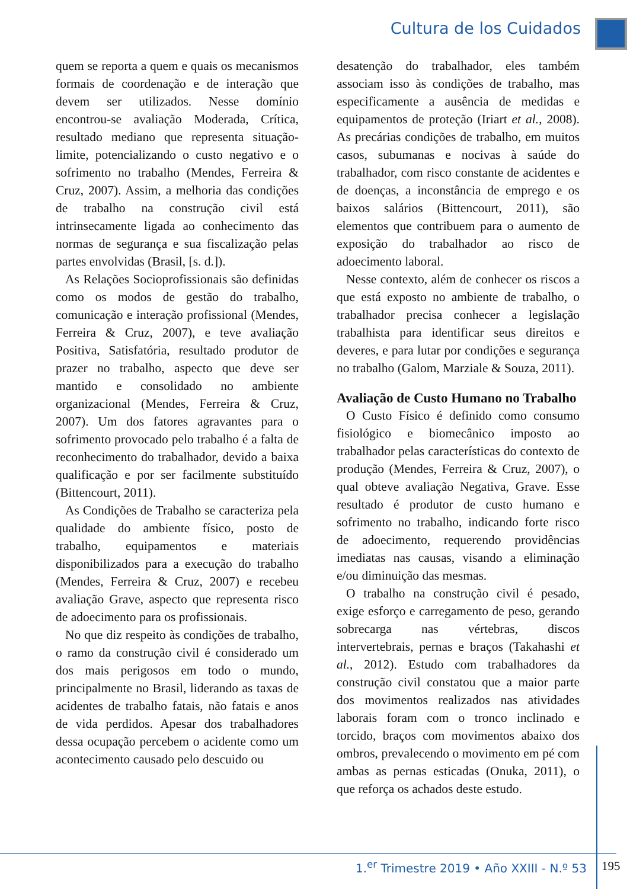Cultura de los Cuidados
quem se reporta a quem e quais os mecanismos formais de coordenação e de interação que devem ser utilizados. Nesse domínio encontrou-se avaliação Moderada, Crítica, resultado mediano que representa situação-limite, potencializando o custo negativo e o sofrimento no trabalho (Mendes, Ferreira & Cruz, 2007). Assim, a melhoria das condições de trabalho na construção civil está intrinsecamente ligada ao conhecimento das normas de segurança e sua fiscalização pelas partes envolvidas (Brasil, [s. d.]).
As Relações Socioprofissionais são definidas como os modos de gestão do trabalho, comunicação e interação profissional (Mendes, Ferreira & Cruz, 2007), e teve avaliação Positiva, Satisfatória, resultado produtor de prazer no trabalho, aspecto que deve ser mantido e consolidado no ambiente organizacional (Mendes, Ferreira & Cruz, 2007). Um dos fatores agravantes para o sofrimento provocado pelo trabalho é a falta de reconhecimento do trabalhador, devido a baixa qualificação e por ser facilmente substituído (Bittencourt, 2011).
As Condições de Trabalho se caracteriza pela qualidade do ambiente físico, posto de trabalho, equipamentos e materiais disponibilizados para a execução do trabalho (Mendes, Ferreira & Cruz, 2007) e recebeu avaliação Grave, aspecto que representa risco de adoecimento para os profissionais.
No que diz respeito às condições de trabalho, o ramo da construção civil é considerado um dos mais perigosos em todo o mundo, principalmente no Brasil, liderando as taxas de acidentes de trabalho fatais, não fatais e anos de vida perdidos. Apesar dos trabalhadores dessa ocupação percebem o acidente como um acontecimento causado pelo descuido ou
desatenção do trabalhador, eles também associam isso às condições de trabalho, mas especificamente a ausência de medidas e equipamentos de proteção (Iriart et al., 2008). As precárias condições de trabalho, em muitos casos, subumanas e nocivas à saúde do trabalhador, com risco constante de acidentes e de doenças, a inconstância de emprego e os baixos salários (Bittencourt, 2011), são elementos que contribuem para o aumento de exposição do trabalhador ao risco de adoecimento laboral.
Nesse contexto, além de conhecer os riscos a que está exposto no ambiente de trabalho, o trabalhador precisa conhecer a legislação trabalhista para identificar seus direitos e deveres, e para lutar por condições e segurança no trabalho (Galom, Marziale & Souza, 2011).
Avaliação de Custo Humano no Trabalho
O Custo Físico é definido como consumo fisiológico e biomecânico imposto ao trabalhador pelas características do contexto de produção (Mendes, Ferreira & Cruz, 2007), o qual obteve avaliação Negativa, Grave. Esse resultado é produtor de custo humano e sofrimento no trabalho, indicando forte risco de adoecimento, requerendo providências imediatas nas causas, visando a eliminação e/ou diminuição das mesmas.
O trabalho na construção civil é pesado, exige esforço e carregamento de peso, gerando sobrecarga nas vértebras, discos intervertebrais, pernas e braços (Takahashi et al., 2012). Estudo com trabalhadores da construção civil constatou que a maior parte dos movimentos realizados nas atividades laborais foram com o tronco inclinado e torcido, braços com movimentos abaixo dos ombros, prevalecendo o movimento em pé com ambas as pernas esticadas (Onuka, 2011), o que reforça os achados deste estudo.
1.<sup>er</sup> Trimestre 2019 • Año XXIII - N.º 53 195